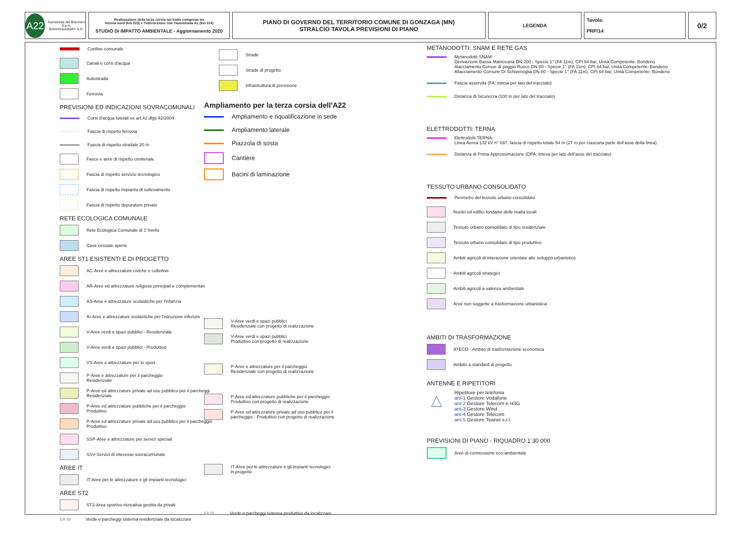A22
Autostrada del Brennero S.p.A.
Brennerautobahn A.G.
Realizzazione della terza corsia nel tratto compreso tra
Verona nord (km 223) e l'intersezione con l'autostrada A1 (km 314)
STUDIO DI IMPATTO AMBIENTALE - Aggiornamento 2020
PIANO DI GOVERNO DEL TERRITORIO COMUNE DI GONZAGA (MN)
STRALCIO TAVOLA PREVISIONI DI PIANO
LEGENDA Tavola:
PRP/14
0/2
Confine comunale
Canali e corsi d'acqua
Autostrada
Ferrovia
PREVISIONI ED INDICAZIONI SOVRACOMUNALI
Corsi d'acqua tutelati ex art.42 dlgs 42/2004
Fascia di rispetto ferrovia
Fascia di rispetto stradale 20 m
Fasce e aree di rispetto cimiteriale
Fascia di rispetto servizio tecnologico
Fascia di rispetto impianto di sollevamento
Fascia di rispetto depuratore privato
RETE ECOLOGICA COMUNALE
Rete Ecologica Comunale di 1°livello
Cave cessate aperte
AREE ST1 ESISTENTI E DI PROGETTO
AC-Aree e attrezzature civiche e collettive
AR-Aree ed attrezzature religiose principali e complementari
AS-Aree e attrezzature scolastiche per l'infanzia
AI-Aree e attrezzature scolastiche per l'istruzione inferiore
V-Aree verdi e spazi pubblici - Residenziale
V-Aree verdi e spazi pubblici - Produttivo
VS-Aree e attrezzature per lo sport
P-Aree e attrezzature per il parcheggio
Residenziale
P-Aree ed attrezzature private ad uso pubblico per il parcheggi
Residenziale
P-Aree ed attrezzature pubbliche per il parcheggio
Produttivo
P-Aree ed attrezzature private ad uso pubblico per il parcheggio
Produttivo
SSP-Aree e attrezzature per servizi speciali
SSV-Servizi di interesse sovracomunale
AREE IT
IT-Aree per le attrezzature e gli impianti tecnologici
AREE ST2
ST2-Area sportivo-ricreativa gestita da privati
ER IR Verde e parcheggi sistema residenziale da localizzare
Strade
Strade di progetto
Infrastruttura di previsione
Ampliamento per la terza corsia dell'A22
Ampliamento e riqualificazione in sede
Ampliamento laterale
Piazzola di sosta
Cantiere
Bacini di laminazione
V-Aree verdi e spazi pubblici
Residenziale con progetto di realizzazione
V-Aree verdi e spazi pubblici
Produttivo con progetto di realizzazione
P-Aree e attrezzature per il parcheggio
Residenziale con progetto di realizzazione
P-Aree ed attrezzature pubbliche per il parcheggio
Produttivo con progetto di realizzazione
P-Aree ed attrezzature private ad uso pubblico per il
parcheggio - Produttivo con progetto di realizzazione
IT-Aree per le attrezzature e gli impianti tecnologici
in progetto
EP IP Verde e parcheggi sistema produttivo da localizzare
METANODOTTI: SNAM E RETE GAS
Metanodotti SNAM:
Derivazione Bassa Mantovana DN 200 - Specie 1° (FA 11m), CPI 64 bar, Unità Competente: Bondeno
Alacciamento Comue di poggio Rusco DN 80 - Specie 1° (FA 11m), CPI 64 bar, Unità Competente: Bondeno
Allacciamento Comune Di Schivenoglia DN 80 - Specie 1° (FA 11m), CPI 64 bar, Unità Competente: Bondeno
Fascia asservita (FA: intesa per lato del tracciato)
Distanza di Sicurezza (100 m per lato del tracciato)
ELETTRODOTTI: TERNA
Elettrodotti TERNA:
Linea Aerea 132 kV n° 697, fascia di rispetto totale 54 m (27 m per ciascuna parte dell'asse della linea)
Distanza di Prima Approssimazione (DPA: intesa per lato dell'asse del tracciato)
TESSUTO URBANO CONSOLIDATO
Perimetro del tessuto urbano consolidato
Nuclei ed edifici fondativi delle realtà locali
Tessuto urbano consolidato di tipo residenziale
Tessuto urbano consolidato di tipo produttivo
Ambiti agricoli di interazione orientate allo sviluppo urbanistico
Ambiti agricoli strategici
Ambiti agricoli a valenza ambientale
Aree non soggette a trasformazione urbanistica
AMBITI DI TRASFORMAZIONE
ATECO - Ambito di trasformazione economica
Ambito a standard di progetto
ANTENNE E RIPETITORI
△
Ripetitore per telefonia
ant-1 Gestore Vodafone
ant-2 Gestore Telecom e H3G
ant-3 Gestore Wind
ant-4 Gestore Telecom
ant-5 Gestore Teanet s.r.l.
PREVISIONI DI PIANO - RIQUADRO 1:30.000
Aree di connessione eco-ambientale